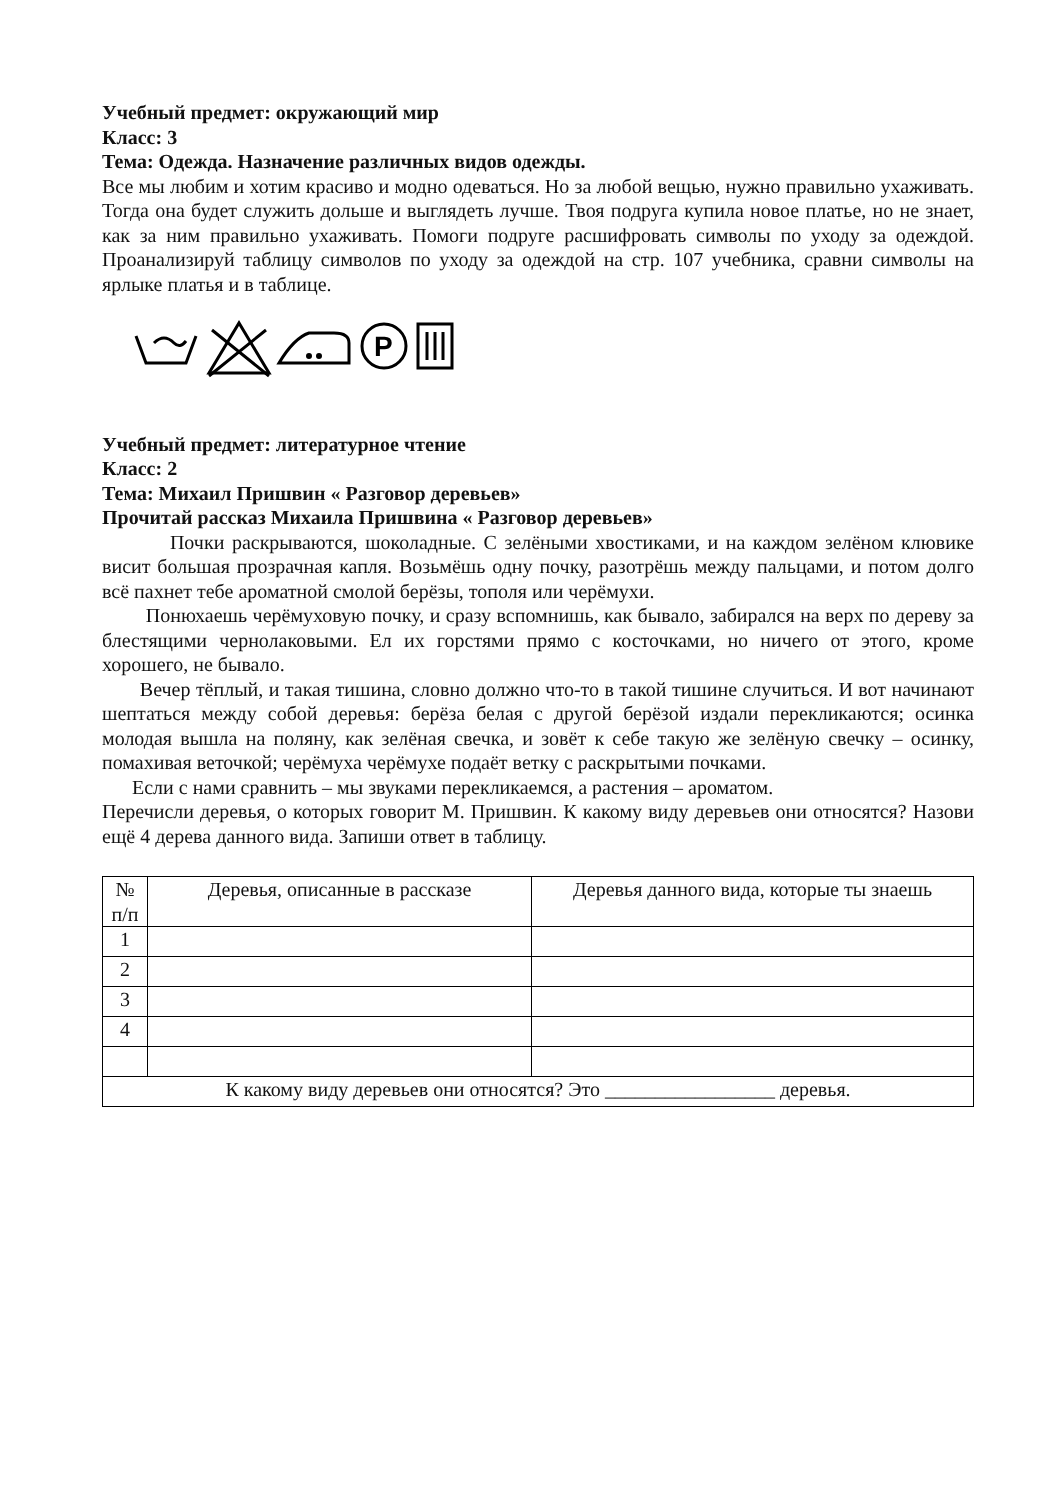Учебный предмет: окружающий мир
Класс: 3
Тема: Одежда. Назначение различных видов одежды.
Все мы любим и хотим красиво и модно одеваться. Но за любой вещью, нужно правильно ухаживать. Тогда она будет служить дольше и выглядеть лучше. Твоя подруга купила новое платье, но не знает, как за ним правильно ухаживать. Помоги подруге расшифровать символы по уходу за одеждой. Проанализируй таблицу символов по уходу за одеждой на стр. 107 учебника, сравни символы на ярлыке платья и в таблице.
P
Учебный предмет: литературное чтение
Класс: 2
Тема: Михаил Пришвин « Разговор деревьев»
Прочитай рассказ Михаила Пришвина « Разговор деревьев»
Почки раскрываются, шоколадные. С зелёными хвостиками, и на каждом зелёном клювике висит большая прозрачная капля. Возьмёшь одну почку, разотрёшь между пальцами, и потом долго всё пахнет тебе ароматной смолой берёзы, тополя или черёмухи.
Понюхаешь черёмуховую почку, и сразу вспомнишь, как бывало, забирался на верх по дереву за блестящими чернолаковыми. Ел их горстями прямо с косточками, но ничего от этого, кроме хорошего, не бывало.
Вечер тёплый, и такая тишина, словно должно что-то в такой тишине случиться. И вот начинают шептаться между собой деревья: берёза белая с другой берёзой издали перекликаются; осинка молодая вышла на поляну, как зелёная свечка, и зовёт к себе такую же зелёную свечку – осинку, помахивая веточкой; черёмуха черёмухе подаёт ветку с раскрытыми почками.
Если с нами сравнить – мы звуками перекликаемся, а растения – ароматом.
Перечисли деревья, о которых говорит М. Пришвин. К какому виду деревьев они относятся? Назови ещё 4 дерева данного вида. Запиши ответ в таблицу.
| № п/п | Деревья, описанные в рассказе | Деревья данного вида, которые ты знаешь |
| --- | --- | --- |
| 1 | | |
| 2 | | |
| 3 | | |
| 4 | | |
| К какому виду деревьев они относятся? Это _________________ деревья. | | |